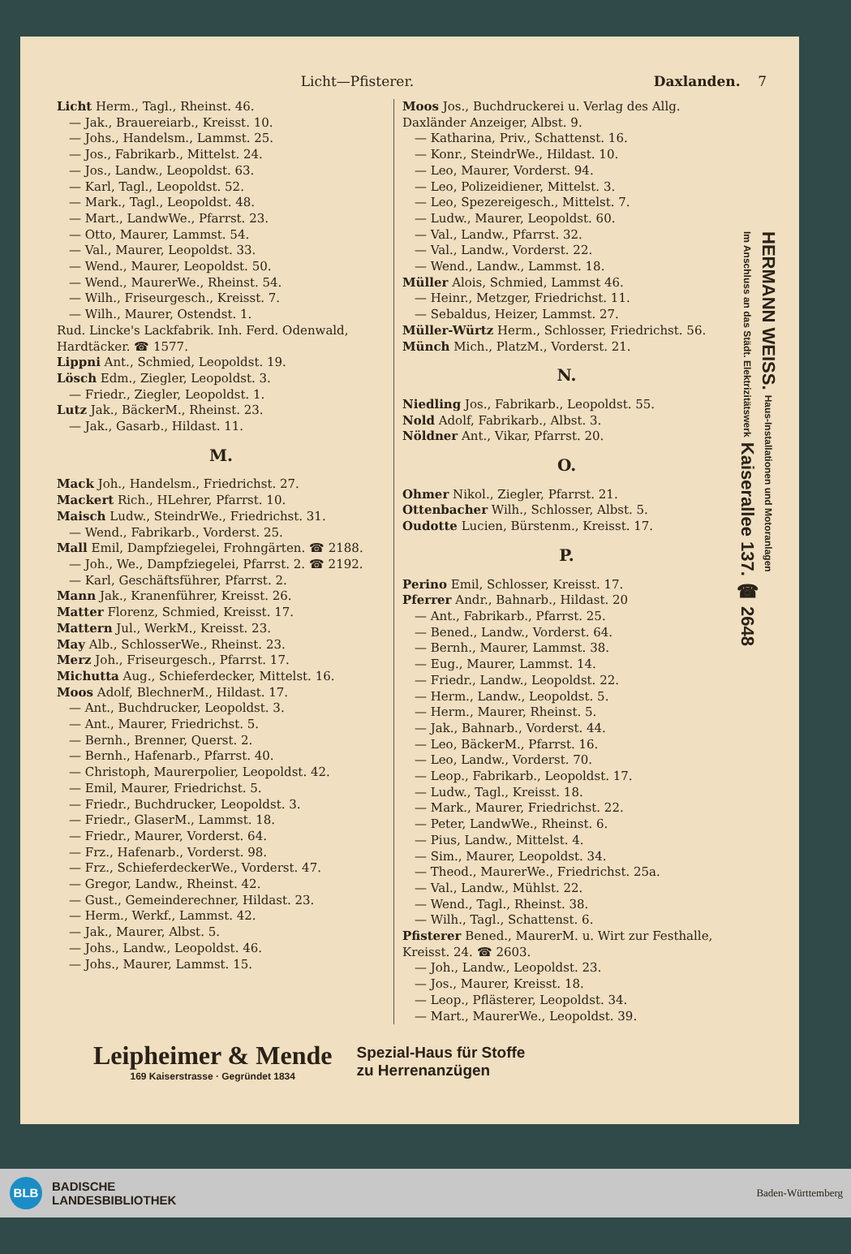Licht—Pfisterer. Daxlanden. 7
Licht Herm., Tagl., Rheinst. 46.
— Jak., Brauereiarb., Kreisst. 10.
— Johs., Handelsm., Lammst. 25.
— Jos., Fabrikarb., Mittelst. 24.
— Jos., Landw., Leopoldst. 63.
— Karl, Tagl., Leopoldst. 52.
— Mark., Tagl., Leopoldst. 48.
— Mart., LandwWe., Pfarrst. 23.
— Otto, Maurer, Lammst. 54.
— Val., Maurer, Leopoldst. 33.
— Wend., Maurer, Leopoldst. 50.
— Wend., MaurerWe., Rheinst. 54.
— Wilh., Friseurgesch., Kreisst. 7.
— Wilh., Maurer, Ostendst. 1.
Rud. Lincke's Lackfabrik. Inh. Ferd. Odenwald, Hardtäcker. ☎ 1577.
Lippni Ant., Schmied, Leopoldst. 19.
Lösch Edm., Ziegler, Leopoldst. 3.
— Friedr., Ziegler, Leopoldst. 1.
Lutz Jak., BäckerM., Rheinst. 23.
— Jak., Gasarb., Hildast. 11.
M.
Mack Joh., Handelsm., Friedrichst. 27.
Mackert Rich., HLehrer, Pfarrst. 10.
Maisch Ludw., SteindrWe., Friedrichst. 31.
— Wend., Fabrikarb., Vorderst. 25.
Mall Emil, Dampfziegelei, Frohngärten. ☎ 2188.
— Joh., We., Dampfziegelei, Pfarrst. 2. ☎ 2192.
— Karl, Geschäftsführer, Pfarrst. 2.
Mann Jak., Kranenführer, Kreisst. 26.
Matter Florenz, Schmied, Kreisst. 17.
Mattern Jul., WerkM., Kreisst. 23.
May Alb., SchlosserWe., Rheinst. 23.
Merz Joh., Friseurgesch., Pfarrst. 17.
Michutta Aug., Schieferdecker, Mittelst. 16.
Moos Adolf, BlechnerM., Hildast. 17.
— Ant., Buchdrucker, Leopoldst. 3.
— Ant., Maurer, Friedrichst. 5.
— Bernh., Brenner, Querst. 2.
— Bernh., Hafenarb., Pfarrst. 40.
— Christoph, Maurerpolier, Leopoldst. 42.
— Emil, Maurer, Friedrichst. 5.
— Friedr., Buchdrucker, Leopoldst. 3.
— Friedr., GlaserM., Lammst. 18.
— Friedr., Maurer, Vorderst. 64.
— Frz., Hafenarb., Vorderst. 98.
— Frz., SchieferdeckerWe., Vorderst. 47.
— Gregor, Landw., Rheinst. 42.
— Gust., Gemeinderechner, Hildast. 23.
— Herm., Werkf., Lammst. 42.
— Jak., Maurer, Albst. 5.
— Johs., Landw., Leopoldst. 46.
— Johs., Maurer, Lammst. 15.
Moos Jos., Buchdruckerei u. Verlag des Allg. Daxländer Anzeiger, Albst. 9.
— Katharina, Priv., Schattenst. 16.
— Konr., SteindrWe., Hildast. 10.
— Leo, Maurer, Vorderst. 94.
— Leo, Polizeidiener, Mittelst. 3.
— Leo, Spezereigesch., Mittelst. 7.
— Ludw., Maurer, Leopoldst. 60.
— Val., Landw., Pfarrst. 32.
— Val., Landw., Vorderst. 22.
— Wend., Landw., Lammst. 18.
Müller Alois, Schmied, Lammst 46.
— Heinr., Metzger, Friedrichst. 11.
— Sebaldus, Heizer, Lammst. 27.
Müller-Würtz Herm., Schlosser, Friedrichst. 56.
Münch Mich., PlatzM., Vorderst. 21.
N.
Niedling Jos., Fabrikarb., Leopoldst. 55.
Nold Adolf, Fabrikarb., Albst. 3.
Nöldner Ant., Vikar, Pfarrst. 20.
O.
Ohmer Nikol., Ziegler, Pfarrst. 21.
Ottenbacher Wilh., Schlosser, Albst. 5.
Oudotte Lucien, Bürstenm., Kreisst. 17.
P.
Perino Emil, Schlosser, Kreisst. 17.
Pferrer Andr., Bahnarb., Hildast. 20
— Ant., Fabrikarb., Pfarrst. 25.
— Bened., Landw., Vorderst. 64.
— Bernh., Maurer, Lammst. 38.
— Eug., Maurer, Lammst. 14.
— Friedr., Landw., Leopoldst. 22.
— Herm., Landw., Leopoldst. 5.
— Herm., Maurer, Rheinst. 5.
— Jak., Bahnarb., Vorderst. 44.
— Leo, BäckerM., Pfarrst. 16.
— Leo, Landw., Vorderst. 70.
— Leop., Fabrikarb., Leopoldst. 17.
— Ludw., Tagl., Kreisst. 18.
— Mark., Maurer, Friedrichst. 22.
— Peter, LandwWe., Rheinst. 6.
— Pius, Landw., Mittelst. 4.
— Sim., Maurer, Leopoldst. 34.
— Theod., MaurerWe., Friedrichst. 25a.
— Val., Landw., Mühlst. 22.
— Wend., Tagl., Rheinst. 38.
— Wilh., Tagl., Schattenst. 6.
Pfisterer Bened., MaurerM. u. Wirt zur Festhalle, Kreisst. 24. ☎ 2603.
— Joh., Landw., Leopoldst. 23.
— Jos., Maurer, Kreisst. 18.
— Leop., Pflästerer, Leopoldst. 34.
— Mart., MaurerWe., Leopoldst. 39.
Leipheimer & Mende
169 Kaiserstrasse · Gegründet 1834
Spezial-Haus für Stoffe
zu Herrenanzügen
HERMANN WEISS. Haus-Installationen und Motoranlagen
Im Anschluss an das Städt. Elektrizitätswerk Kaiserallee 137. ☎ 2648
BLB
BADISCHE
LANDESBIBLIOTHEK
Baden-Württemberg